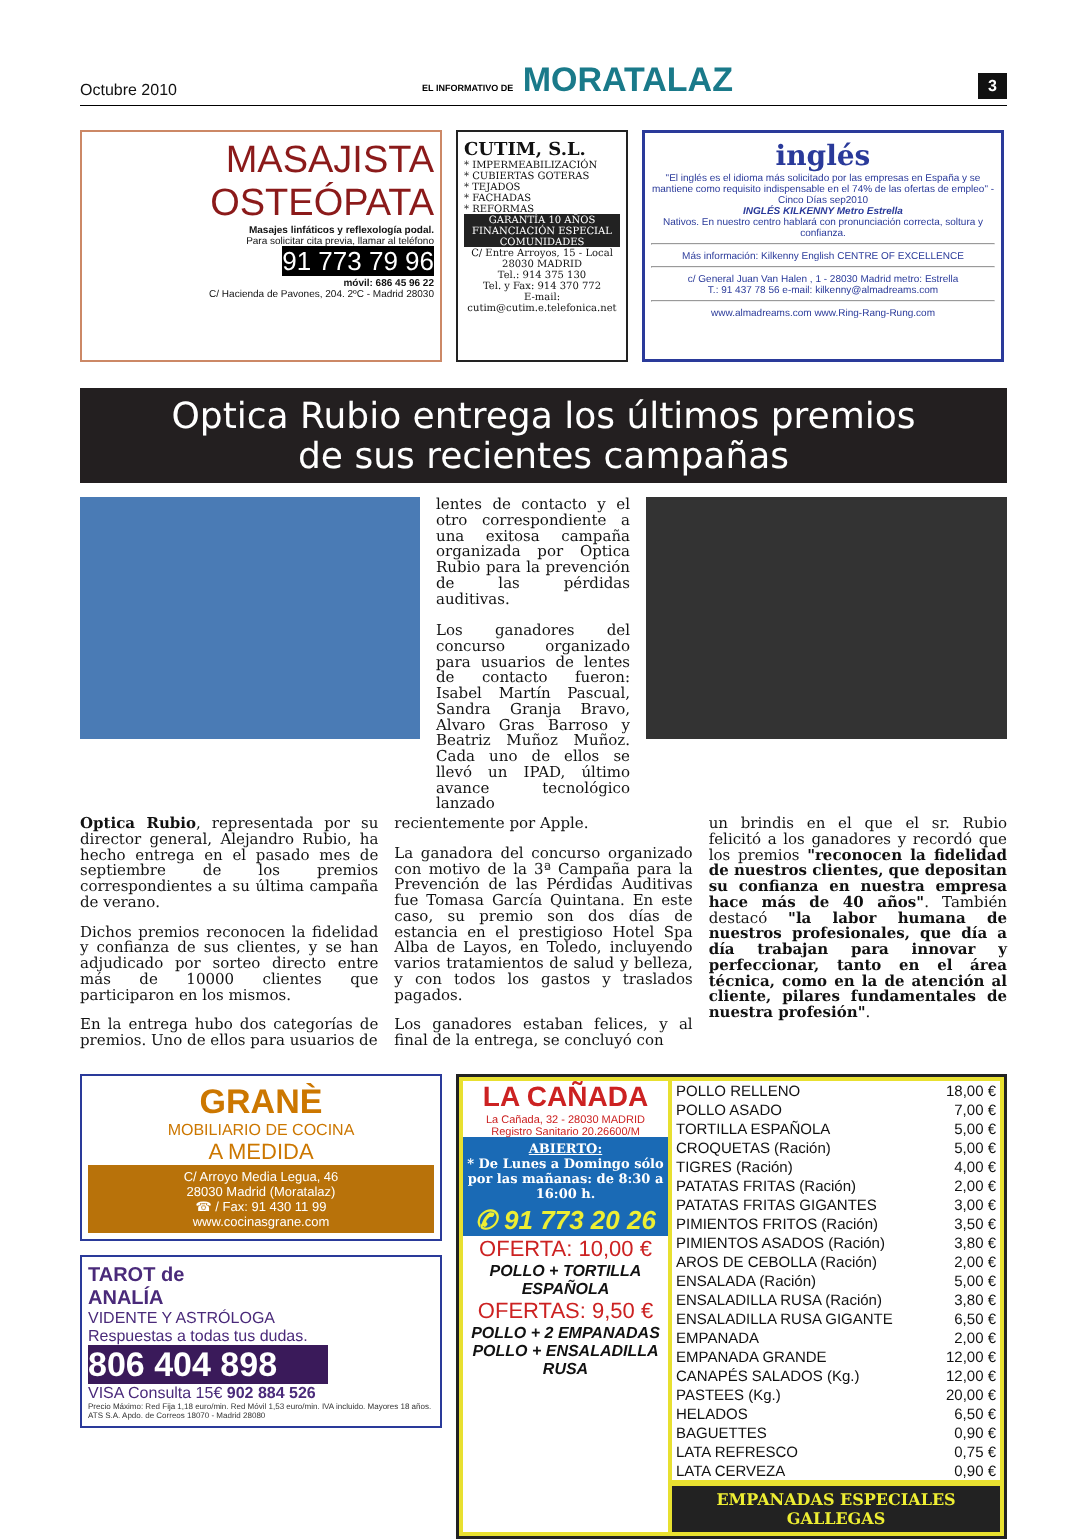Octubre 2010 EL INFORMATIVO DE MORATALAZ 3
MASAJISTA
OSTEÓPATA
Masajes linfáticos y reflexología podal.
Para solicitar cita previa, llamar al teléfono
91 773 79 96
móvil: 686 45 96 22
C/ Hacienda de Pavones, 204. 2ºC - Madrid 28030
CUTIM, S.L.
* IMPERMEABILIZACIÓN
* CUBIERTAS GOTERAS
* TEJADOS
* FACHADAS
* REFORMAS
GARANTÍA 10 AÑOS
FINANCIACIÓN ESPECIAL
COMUNIDADES
C/ Entre Arroyos, 15 - Local
28030 MADRID
Tel.: 914 375 130
Tel. y Fax: 914 370 772
E-mail: cutim@cutim.e.telefonica.net
inglés
"El inglés es el idioma más solicitado por las empresas en España y se mantiene como requisito indispensable en el 74% de las ofertas de empleo" - Cinco Días sep2010
INGLÉS KILKENNY Metro Estrella
Nativos. En nuestro centro hablará con pronunciación correcta, soltura y confianza.
Más información: Kilkenny English CENTRE OF EXCELLENCE
c/ General Juan Van Halen , 1 - 28030 Madrid metro: Estrella
T.: 91 437 78 56 e-mail: kilkenny@almadreams.com
www.almadreams.com www.Ring-Rang-Rung.com
Optica Rubio entrega los últimos premios
de sus recientes campañas
lentes de contacto y el otro correspondiente a una exitosa campaña organizada por Optica Rubio para la prevención de las pérdidas auditivas.
Los ganadores del concurso organizado para usuarios de lentes de contacto fueron: Isabel Martín Pascual, Sandra Granja Bravo, Alvaro Gras Barroso y Beatriz Muñoz Muñoz. Cada uno de ellos se llevó un IPAD, último avance tecnológico lanzado
Optica Rubio, representada por su director general, Alejandro Rubio, ha hecho entrega en el pasado mes de septiembre de los premios correspondientes a su última campaña de verano.
Dichos premios reconocen la fidelidad y confianza de sus clientes, y se han adjudicado por sorteo directo entre más de 10000 clientes que participaron en los mismos.
En la entrega hubo dos categorías de premios. Uno de ellos para usuarios de
recientemente por Apple.
La ganadora del concurso organizado con motivo de la 3ª Campaña para la Prevención de las Pérdidas Auditivas fue Tomasa García Quintana. En este caso, su premio son dos días de estancia en el prestigioso Hotel Spa Alba de Layos, en Toledo, incluyendo varios tratamientos de salud y belleza, y con todos los gastos y traslados pagados.
Los ganadores estaban felices, y al final de la entrega, se concluyó con
un brindis en el que el sr. Rubio felicitó a los ganadores y recordó que los premios "reconocen la fidelidad de nuestros clientes, que depositan su confianza en nuestra empresa hace más de 40 años". También destacó "la labor humana de nuestros profesionales, que día a día trabajan para innovar y perfeccionar, tanto en el área técnica, como en la de atención al cliente, pilares fundamentales de nuestra profesión".
GRANÈ
MOBILIARIO DE COCINA
A MEDIDA
C/ Arroyo Media Legua, 46
28030 Madrid (Moratalaz)
☎ / Fax: 91 430 11 99
www.cocinasgrane.com
TAROT de
ANALÍA
VIDENTE Y ASTRÓLOGA
Respuestas a todas tus dudas.
806 404 898
VISA Consulta 15€ 902 884 526
Precio Máximo: Red Fija 1,18 euro/min. Red Móvil 1,53 euro/min. IVA incluido. Mayores 18 años. ATS S.A. Apdo. de Correos 18070 - Madrid 28080
LA CAÑADA
La Cañada, 32 - 28030 MADRID
Registro Sanitario 20.26600/M
ABIERTO:
* De Lunes a Domingo sólo por las mañanas: de 8:30 a 16:00 h.
✆ 91 773 20 26
OFERTA: 10,00 €
POLLO + TORTILLA ESPAÑOLA
OFERTAS: 9,50 €
POLLO + 2 EMPANADAS
POLLO + ENSALADILLA RUSA
| POLLO RELLENO | 18,00 € |
| POLLO ASADO | 7,00 € |
| TORTILLA ESPAÑOLA | 5,00 € |
| CROQUETAS (Ración) | 5,00 € |
| TIGRES (Ración) | 4,00 € |
| PATATAS FRITAS (Ración) | 2,00 € |
| PATATAS FRITAS GIGANTES | 3,00 € |
| PIMIENTOS FRITOS (Ración) | 3,50 € |
| PIMIENTOS ASADOS (Ración) | 3,80 € |
| AROS DE CEBOLLA (Ración) | 2,00 € |
| ENSALADA (Ración) | 5,00 € |
| ENSALADILLA RUSA (Ración) | 3,80 € |
| ENSALADILLA RUSA GIGANTE | 6,50 € |
| EMPANADA | 2,00 € |
| EMPANADA GRANDE | 12,00 € |
| CANAPÉS SALADOS (Kg.) | 12,00 € |
| PASTEES (Kg.) | 20,00 € |
| HELADOS | 6,50 € |
| BAGUETTES | 0,90 € |
| LATA REFRESCO | 0,75 € |
| LATA CERVEZA | 0,90 € |
EMPANADAS ESPECIALES GALLEGAS